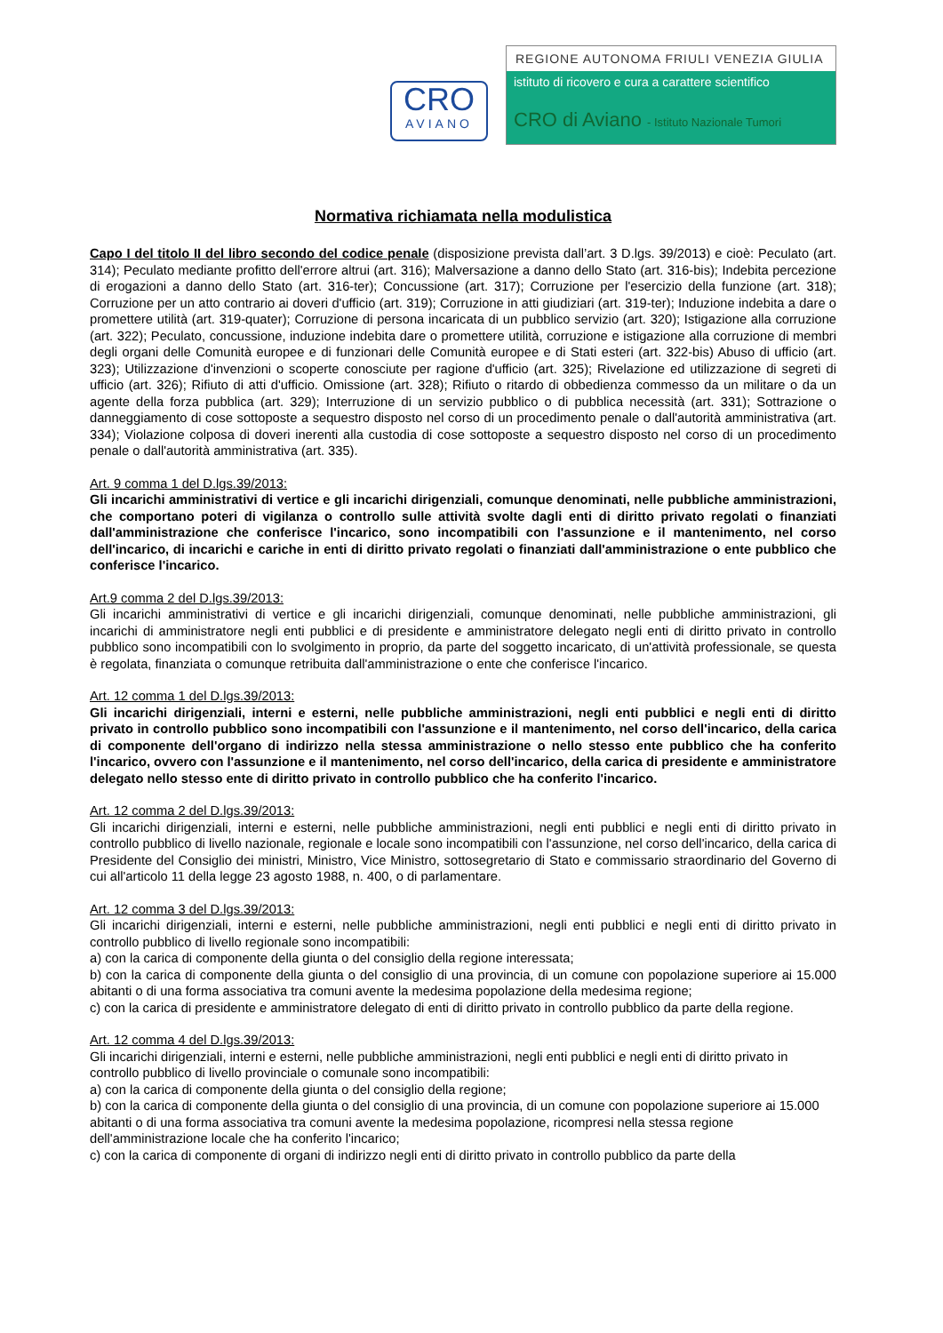CRO
AVIANO
REGIONE AUTONOMA FRIULI VENEZIA GIULIA
istituto di ricovero e cura a carattere scientifico
CRO di Aviano - Istituto Nazionale Tumori
Normativa richiamata nella modulistica
Capo I del titolo II del libro secondo del codice penale (disposizione prevista dall’art. 3 D.lgs. 39/2013) e cioè: Peculato (art. 314); Peculato mediante profitto dell'errore altrui (art. 316); Malversazione a danno dello Stato (art. 316-bis); Indebita percezione di erogazioni a danno dello Stato (art. 316-ter); Concussione (art. 317); Corruzione per l'esercizio della funzione (art. 318); Corruzione per un atto contrario ai doveri d'ufficio (art. 319); Corruzione in atti giudiziari (art. 319-ter); Induzione indebita a dare o promettere utilità (art. 319-quater); Corruzione di persona incaricata di un pubblico servizio (art. 320); Istigazione alla corruzione (art. 322); Peculato, concussione, induzione indebita dare o promettere utilità, corruzione e istigazione alla corruzione di membri degli organi delle Comunità europee e di funzionari delle Comunità europee e di Stati esteri (art. 322-bis) Abuso di ufficio (art. 323); Utilizzazione d'invenzioni o scoperte conosciute per ragione d'ufficio (art. 325); Rivelazione ed utilizzazione di segreti di ufficio (art. 326); Rifiuto di atti d'ufficio. Omissione (art. 328); Rifiuto o ritardo di obbedienza commesso da un militare o da un agente della forza pubblica (art. 329); Interruzione di un servizio pubblico o di pubblica necessità (art. 331); Sottrazione o danneggiamento di cose sottoposte a sequestro disposto nel corso di un procedimento penale o dall'autorità amministrativa (art. 334); Violazione colposa di doveri inerenti alla custodia di cose sottoposte a sequestro disposto nel corso di un procedimento penale o dall'autorità amministrativa (art. 335).
Art. 9 comma 1 del D.lgs.39/2013:
Gli incarichi amministrativi di vertice e gli incarichi dirigenziali, comunque denominati, nelle pubbliche amministrazioni, che comportano poteri di vigilanza o controllo sulle attività svolte dagli enti di diritto privato regolati o finanziati dall'amministrazione che conferisce l'incarico, sono incompatibili con l'assunzione e il mantenimento, nel corso dell'incarico, di incarichi e cariche in enti di diritto privato regolati o finanziati dall'amministrazione o ente pubblico che conferisce l'incarico.
Art.9 comma 2 del D.lgs.39/2013:
Gli incarichi amministrativi di vertice e gli incarichi dirigenziali, comunque denominati, nelle pubbliche amministrazioni, gli incarichi di amministratore negli enti pubblici e di presidente e amministratore delegato negli enti di diritto privato in controllo pubblico sono incompatibili con lo svolgimento in proprio, da parte del soggetto incaricato, di un'attività professionale, se questa è regolata, finanziata o comunque retribuita dall'amministrazione o ente che conferisce l'incarico.
Art. 12 comma 1 del D.lgs.39/2013:
Gli incarichi dirigenziali, interni e esterni, nelle pubbliche amministrazioni, negli enti pubblici e negli enti di diritto privato in controllo pubblico sono incompatibili con l'assunzione e il mantenimento, nel corso dell'incarico, della carica di componente dell'organo di indirizzo nella stessa amministrazione o nello stesso ente pubblico che ha conferito l'incarico, ovvero con l'assunzione e il mantenimento, nel corso dell'incarico, della carica di presidente e amministratore delegato nello stesso ente di diritto privato in controllo pubblico che ha conferito l'incarico.
Art. 12 comma 2 del D.lgs.39/2013:
Gli incarichi dirigenziali, interni e esterni, nelle pubbliche amministrazioni, negli enti pubblici e negli enti di diritto privato in controllo pubblico di livello nazionale, regionale e locale sono incompatibili con l'assunzione, nel corso dell'incarico, della carica di Presidente del Consiglio dei ministri, Ministro, Vice Ministro, sottosegretario di Stato e commissario straordinario del Governo di cui all'articolo 11 della legge 23 agosto 1988, n. 400, o di parlamentare.
Art. 12 comma 3 del D.lgs.39/2013:
Gli incarichi dirigenziali, interni e esterni, nelle pubbliche amministrazioni, negli enti pubblici e negli enti di diritto privato in controllo pubblico di livello regionale sono incompatibili:
a) con la carica di componente della giunta o del consiglio della regione interessata;
b) con la carica di componente della giunta o del consiglio di una provincia, di un comune con popolazione superiore ai 15.000 abitanti o di una forma associativa tra comuni avente la medesima popolazione della medesima regione;
c) con la carica di presidente e amministratore delegato di enti di diritto privato in controllo pubblico da parte della regione.
Art. 12 comma 4 del D.lgs.39/2013:
Gli incarichi dirigenziali, interni e esterni, nelle pubbliche amministrazioni, negli enti pubblici e negli enti di diritto privato in controllo pubblico di livello provinciale o comunale sono incompatibili:
a) con la carica di componente della giunta o del consiglio della regione;
b) con la carica di componente della giunta o del consiglio di una provincia, di un comune con popolazione superiore ai 15.000 abitanti o di una forma associativa tra comuni avente la medesima popolazione, ricompresi nella stessa regione dell'amministrazione locale che ha conferito l'incarico;
c) con la carica di componente di organi di indirizzo negli enti di diritto privato in controllo pubblico da parte della